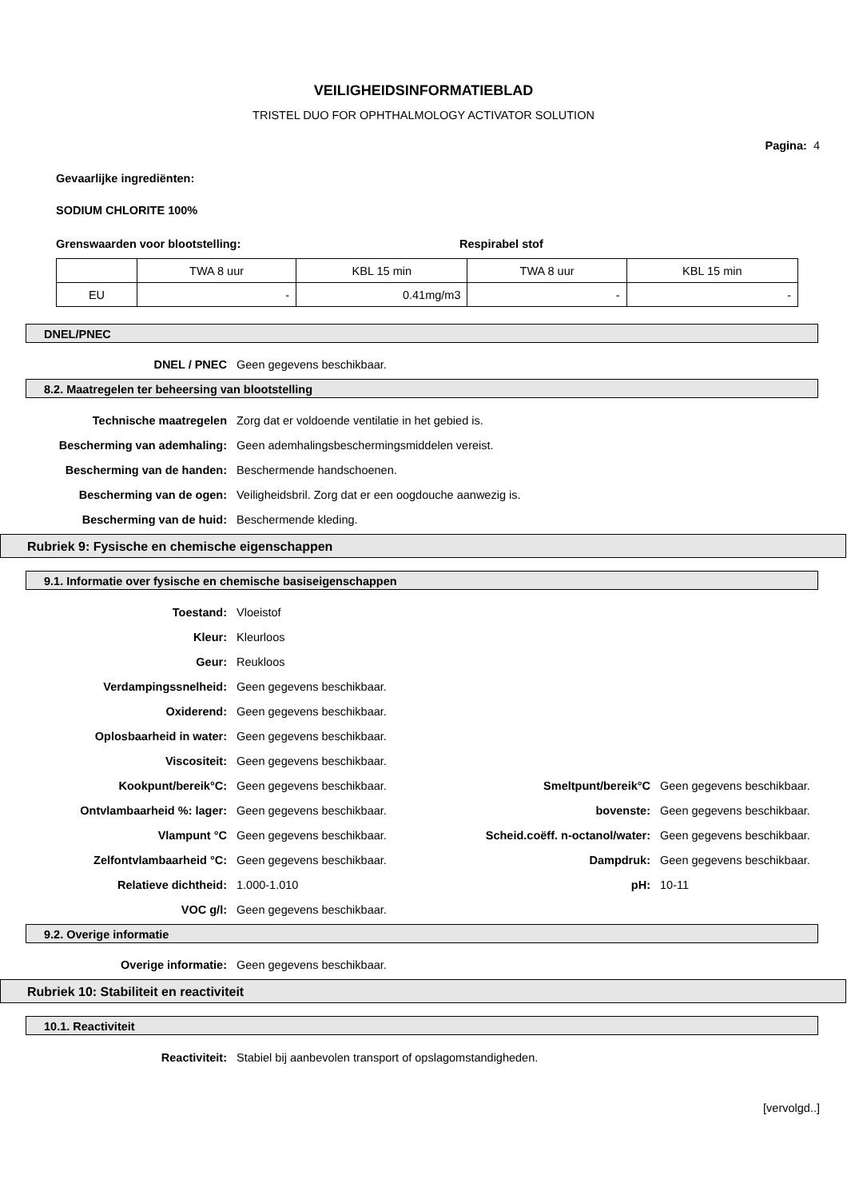VEILIGHEIDSINFORMATIEBLAD
TRISTEL DUO FOR OPHTHALMOLOGY ACTIVATOR SOLUTION
Pagina: 4
Gevaarlijke ingrediënten:
SODIUM CHLORITE 100%
Grenswaarden voor blootstelling: Respirabel stof
| | TWA 8 uur | KBL 15 min | TWA 8 uur | KBL 15 min |
| EU | - | 0.41mg/m3 | - | - |
DNEL/PNEC
DNEL / PNEC Geen gegevens beschikbaar.
8.2. Maatregelen ter beheersing van blootstelling
Technische maatregelen
Zorg dat er voldoende ventilatie in het gebied is.
Bescherming van ademhaling:
Geen ademhalingsbeschermingsmiddelen vereist.
Bescherming van de handen: Beschermende handschoenen.
Bescherming van de ogen:
Veiligheidsbril. Zorg dat er een oogdouche aanwezig is.
Bescherming van de huid: Beschermende kleding.
Rubriek 9: Fysische en chemische eigenschappen
9.1. Informatie over fysische en chemische basiseigenschappen
Toestand: Vloeistof
Kleur: Kleurloos
Geur: Reukloos
Verdampingssnelheid: Geen gegevens beschikbaar.
Oxiderend: Geen gegevens beschikbaar.
Oplosbaarheid in water: Geen gegevens beschikbaar.
Viscositeit: Geen gegevens beschikbaar.
Kookpunt/bereik°C: Geen gegevens beschikbaar. Smeltpunt/bereik°C Geen gegevens beschikbaar.
Ontvlambaarheid %: lager: Geen gegevens beschikbaar. bovenste: Geen gegevens beschikbaar.
Vlampunt °C Geen gegevens beschikbaar.
Scheid.coëff. n-octanol/water:
Geen gegevens beschikbaar.
Zelfontvlambaarheid °C: Geen gegevens beschikbaar. Dampdruk: Geen gegevens beschikbaar.
Relatieve dichtheid: 1.000-1.010 pH: 10-11
VOC g/l: Geen gegevens beschikbaar.
9.2. Overige informatie
Overige informatie: Geen gegevens beschikbaar.
Rubriek 10: Stabiliteit en reactiviteit
10.1. Reactiviteit
Reactiviteit:
Stabiel bij aanbevolen transport of opslagomstandigheden.
[vervolgd..]